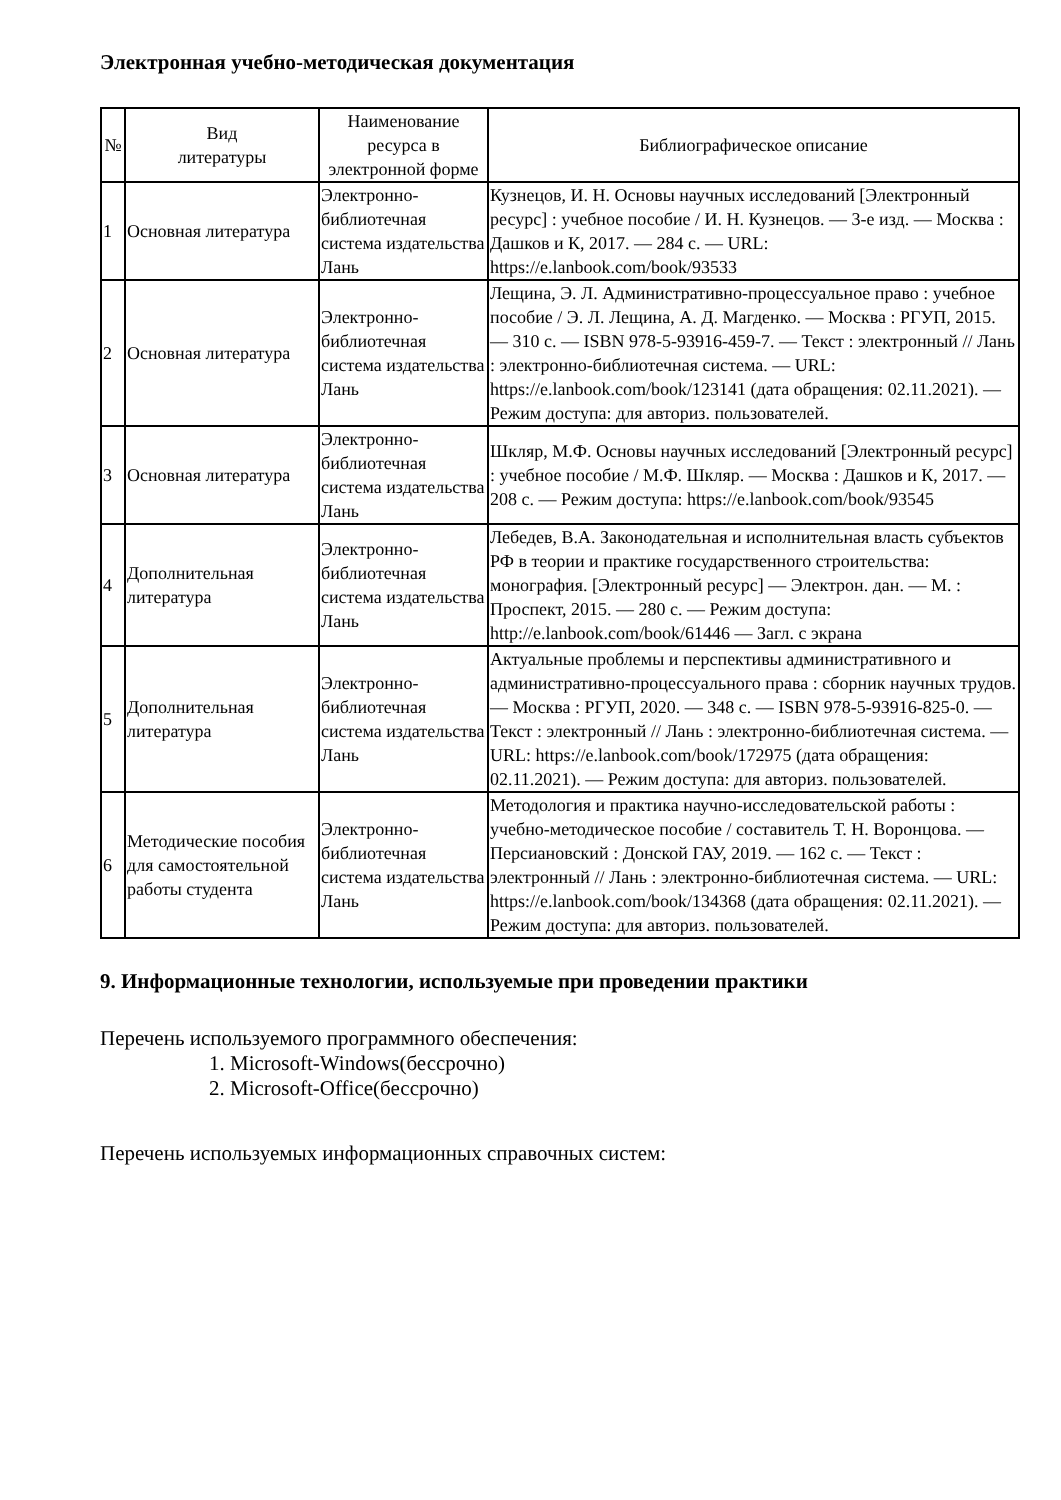Электронная учебно-методическая документация
| № | Вид литературы | Наименование ресурса в электронной форме | Библиографическое описание |
| --- | --- | --- | --- |
| 1 | Основная литература | Электронно-библиотечная система издательства Лань | Кузнецов, И. Н. Основы научных исследований [Электронный ресурс] : учебное пособие / И. Н. Кузнецов. — 3-е изд. — Москва : Дашков и К, 2017. — 284 с. — URL: https://e.lanbook.com/book/93533 |
| 2 | Основная литература | Электронно-библиотечная система издательства Лань | Лещина, Э. Л. Административно-процессуальное право : учебное пособие / Э. Л. Лещина, А. Д. Магденко. — Москва : РГУП, 2015. — 310 с. — ISBN 978-5-93916-459-7. — Текст : электронный // Лань : электронно-библиотечная система. — URL: https://e.lanbook.com/book/123141 (дата обращения: 02.11.2021). — Режим доступа: для авториз. пользователей. |
| 3 | Основная литература | Электронно-библиотечная система издательства Лань | Шкляр, М.Ф. Основы научных исследований [Электронный ресурс] : учебное пособие / М.Ф. Шкляр. — Москва : Дашков и К, 2017. — 208 с. — Режим доступа: https://e.lanbook.com/book/93545 |
| 4 | Дополнительная литература | Электронно-библиотечная система издательства Лань | Лебедев, В.А. Законодательная и исполнительная власть субъектов РФ в теории и практике государственного строительства: монография. [Электронный ресурс] — Электрон. дан. — М. : Проспект, 2015. — 280 с. — Режим доступа: http://e.lanbook.com/book/61446 — Загл. с экрана |
| 5 | Дополнительная литература | Электронно-библиотечная система издательства Лань | Актуальные проблемы и перспективы административного и административно-процессуального права : сборник научных трудов. — Москва : РГУП, 2020. — 348 с. — ISBN 978-5-93916-825-0. — Текст : электронный // Лань : электронно-библиотечная система. — URL: https://e.lanbook.com/book/172975 (дата обращения: 02.11.2021). — Режим доступа: для авториз. пользователей. |
| 6 | Методические пособия для самостоятельной работы студента | Электронно-библиотечная система издательства Лань | Методология и практика научно-исследовательской работы : учебно-методическое пособие / составитель Т. Н. Воронцова. — Персиановский : Донской ГАУ, 2019. — 162 с. — Текст : электронный // Лань : электронно-библиотечная система. — URL: https://e.lanbook.com/book/134368 (дата обращения: 02.11.2021). — Режим доступа: для авториз. пользователей. |
9. Информационные технологии, используемые при проведении практики
Перечень используемого программного обеспечения:
1. Microsoft-Windows(бессрочно)
2. Microsoft-Office(бессрочно)
Перечень используемых информационных справочных систем: